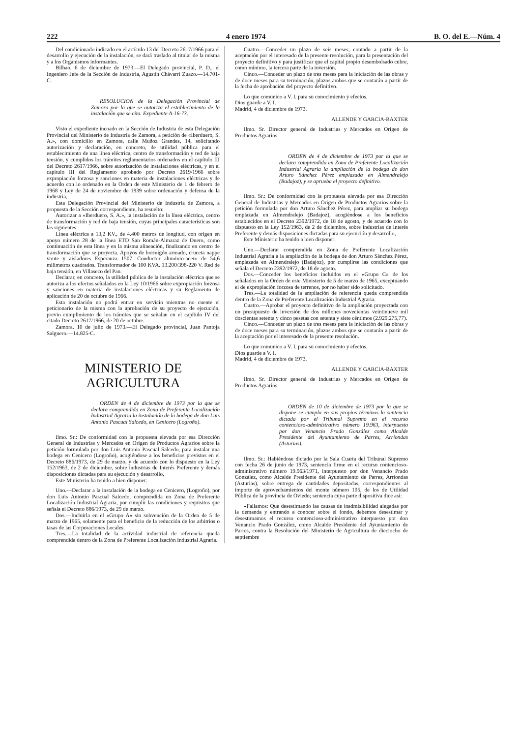222 4 enero 1974 B. O. del E.—Núm. 4
Del condicionado indicado en el artículo 13 del Decreto 2617/1966 para el desarrollo y ejecución de la instalación, se dará traslado al titular de la misma y a los Organismos informantes.
Bilbao, 6 de diciembre de 1973.—El Delegado provincial, P. D., el Ingeniero Jefe de la Sección de Industria, Agustín Chávarri Zuazo.—14.701-C.
RESOLUCION de la Delegación Provincial de Zamora por la que se autoriza el establecimiento de la instalación que se cita. Expediente A-16-73.
Visto el expediente incoado en la Sección de Industria de esta Delegación Provincial del Ministerio de Industria de Zamora, a petición de «Iberduero, S. A.», con domicilio en Zamora, calle Muñoz Grandes, 14, solicitando autorización y declaración, en concreto, de utilidad pública para el establecimiento de una línea eléctrica, centro de transformación y red de baja tensión, y cumplidos los trámites reglamentarios ordenados en el capítulo III del Decreto 2617/1966, sobre autorización de instalaciones eléctricas, y en el capítulo III del Reglamento aprobado por Decreto 2619/1966 sobre expropiación forzosa y sanciones en materia de instalaciones eléctricas y de acuerdo con lo ordenado en la Orden de este Ministerio de 1 de febrero de 1968 y Ley de 24 de noviembre de 1939 sobre ordenación y defensa de la industria,
Esta Delegación Provincial del Ministerio de Industria de Zamora, a propuesta de la Sección correspondiente, ha resuelto:
Autorizar a «Iberduero, S. A.», la instalación de la línea eléctrica, centro de transformación y red de baja tensión, cuyas principales características son las siguientes:
Línea eléctrica a 13,2 KV., de 4.400 metros de longitud, con origen en apoyo número 28 de la línea ETD San Román-Almaraz de Duero, como continuación de esta línea y en la misma alineación, finalizando en centro de transformación que se proyecta. Apoyos de hormigón armado, cruceta nappe voute y aisladores Esperanza 1507. Conductor aluminio-acero de 54,6 milímetros cuadrados. Transformador de 100 KVA. 13.200/398-220 V. Red de baja tensión, en Villaseco del Pan.
Declarar, en concreto, la utilidad pública de la instalación eléctrica que se autoriza a los efectos señalados en la Ley 10/1966 sobre expropiación forzosa y sanciones en materia de instalaciones eléctricas y su Reglamento de aplicación de 20 de octubre de 1966.
Esta instalación no podrá entrar en servicio mientras no cuente el peticionario de la misma con la aprobación de su proyecto de ejecución, previo cumplimiento de los trámites que se señalan en el capítulo IV del citado Decreto 2617/1966, de 20 de octubre.
Zamora, 10 de julio de 1973.—El Delegado provincial, Juan Pantoja Salguero.—14.825-C.
MINISTERIO DE AGRICULTURA
ORDEN de 4 de diciembre de 1973 por la que se declara comprendida en Zona de Preferente Localización Industrial Agraria la instalación de la bodega de don Luis Antonio Pascual Salcedo, en Cenicero (Logroño).
Ilmo. Sr.: De conformidad con la propuesta elevada por esa Dirección General de Industrias y Mercados en Origen de Productos Agrarios sobre la petición formulada por don Luis Antonio Pascual Salcedo, para instalar una bodega en Cenicero (Logroño), acogiéndose a los beneficios previstos en el Decreto 886/1973, de 29 de marzo, y de acuerdo con lo dispuesto en la Ley 152/1963, de 2 de diciembre, sobre industrias de Interés Preferente y demás disposiciones dictadas para su ejecución y desarrollo,
Este Ministerio ha tenido a bien disponer:
Uno.—Declarar a la instalación de la bodega en Cenicero, (Logroño), por don Luis Antonio Pascual Salcedo, comprendida en Zona de Preferente Localización Industrial Agraria, por cumplir las condiciones y requisitos que señala el Decreto 886/1973, de 29 de marzo.
Dos.—Incluirla en el «Grupo A» sin subvención de la Orden de 5 de marzo de 1965, solamente para el beneficio de la reducción de los arbitrios o tasas de las Corporaciones Locales.
Tres.—La totalidad de la actividad industrial de referencia queda comprendida dentro de la Zona de Preferente Localización Industrial Agraria.
Cuatro.—Conceder un plazo de seis meses, contado a partir de la aceptación por el interesado de la presente resolución, para la presentación del proyecto definitivo y para justificar que el capital propio desembolsado cubre, como mínimo, la tercera parte de la inversión.
Cinco.—Conceder un plazo de tres meses para la iniciación de las obras y de doce meses para su terminación, plazos ambos que se contarán a partir de la fecha de aprobación del proyecto definitivo.
Lo que comunico a V. I. para su conocimiento y efectos.
Dios guarde a V. I.
Madrid, 4 de diciembre de 1973.
ALLENDE Y GARCIA-BAXTER
Ilmo. Sr. Director general de Industrias y Mercados en Origen de Productos Agrarios.
ORDEN de 4 de diciembre de 1973 por la que se declara comprendida en Zona de Preferente Localización Industrial Agraria la ampliación de la bodega de don Arturo Sánchez Pérez emplazada en Almendralejo (Badajoz), y se aprueba el proyecto definitivo.
Ilmo. Sr.: De conformidad con la propuesta elevada por esa Dirección General de Industrias y Mercados en Origen de Productos Agrarios sobre la petición formulada por don Arturo Sánchez Pérez, para ampliar su bodega emplazada en Almendralejo (Badajoz), acogiéndose a los beneficios establecidos en el Decreto 2392/1972, de 18 de agosto, y de acuerdo con lo dispuesto en la Ley 152/1963, de 2 de diciembre, sobre industrias de Interés Preferente y demás disposiciones dictadas para su ejecución y desarrollo,
Este Ministerio ha tenido a bien disponer:
Uno.—Declarar comprendida en Zona de Preferente Localización Industrial Agraria a la ampliación de la bodega de don Arturo Sánchez Pérez, emplazada en Almendralejo (Badajoz), por cumplirse las condiciones que señala el Decreto 2392/1972, de 18 de agosto.
Dos.—Conceder los beneficios incluidos en el «Grupo C» de los señalados en la Orden de este Ministerio de 5 de marzo de 1965, exceptuando el de expropiación forzosa de terrenos, por no haber sido solicitado.
Tres.—La totalidad de la ampliación de referencia queda comprendida dentro de la Zona de Preferente Localización Industrial Agraria.
Cuatro.—Aprobar el proyecto definitivo de la ampliación proyectada con un presupuesto de inversión de dos millones novecientas veintinueve mil doscientas setenta y cinco pesetas con setenta y siete céntimos (2.929.275,77).
Cinco.—Conceder un plazo de tres meses para la iniciación de las obras y de doce meses para su terminación, plazos ambos que se contarán a partir de la aceptación por el interesado de la presente resolución.
Lo que comunico a V. I. para su conocimiento y efectos.
Dios guarde a V. I.
Madrid, 4 de diciembre de 1973.
ALLENDE Y GARCIA-BAXTER
Ilmo. Sr. Director general de Industrias y Mercados en Origen de Productos Agrarios.
ORDEN de 10 de diciembre de 1973 por la que se dispone se cumpla en sus propios términos la sentencia dictada por el Tribunal Supremo en el recurso contencioso-administrativo número 19.963, interpuesto por don Venancio Prado González como Alcalde Presidente del Ayuntamiento de Parres, Arriondas (Asturias).
Ilmo. Sr.: Habiéndose dictado por la Sala Cuarta del Tribunal Supremo con fecha 26 de junio de 1973, sentencia firme en el recurso contencioso-administrativo número 19.963/1971, interpuesto por don Venancio Prado González, como Alcalde Presidente del Ayuntamiento de Parres, Arriondas (Asturias), sobre entrega de cantidades depositadas, correspondientes al importe de aprovechamientos del monte número 105, de los de Utilidad Pública de la provincia de Oviedo; sentencia cuya parte dispositiva dice así:
«Fallamos: Que desestimando las causas de inadmisibilidad alegadas por la demanda y entrando a conocer sobre el fondo, debemos desestimar y desestimamos el recurso contencioso-administrativo interpuesto por don Venancio Prado González, como Alcalde Presidente del Ayuntamiento de Parres, contra la Resolución del Ministerio de Agricultura de dieciocho de septiembre